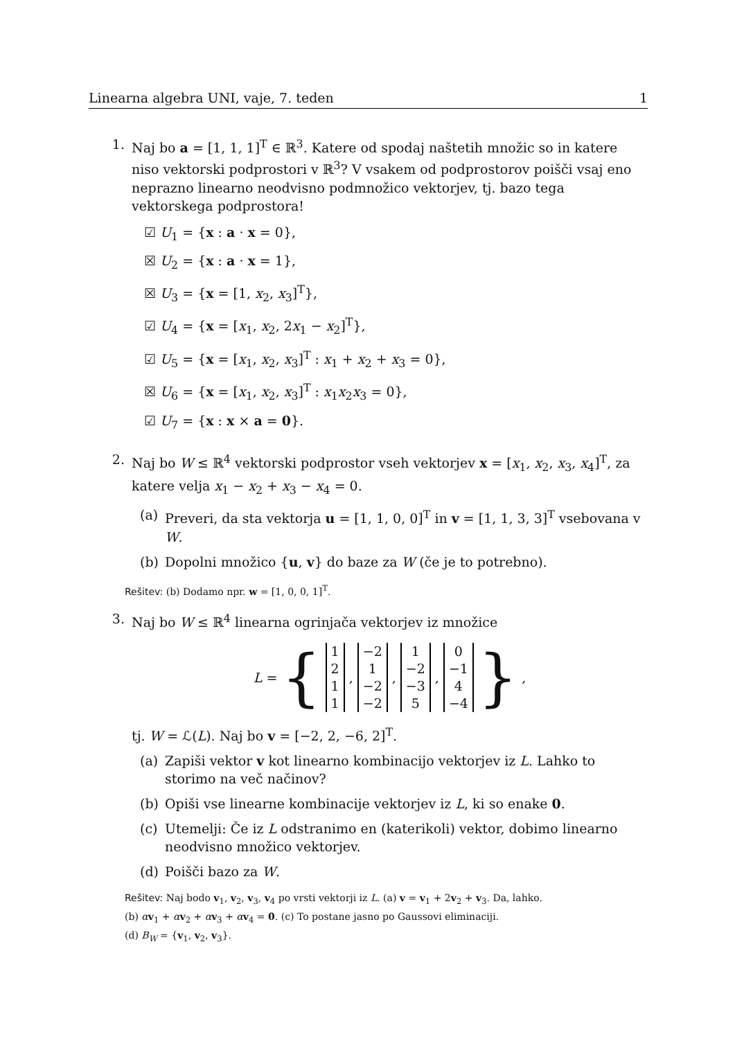Linearna algebra UNI, vaje, 7. teden 1
1. Naj bo a = [1, 1, 1]<sup>T</sup> ∈ ℝ<sup>3</sup>. Katere od spodaj naštetih množic so in katere niso vektorski podprostori v ℝ<sup>3</sup>? V vsakem od podprostorov poišči vsaj eno neprazno linearno neodvisno podmnožico vektorjev, tj. bazo tega vektorskega podprostora!
☑ U<sub>1</sub> = {x : a · x = 0},
☒ U<sub>2</sub> = {x : a · x = 1},
☒ U<sub>3</sub> = {x = [1, x<sub>2</sub>, x<sub>3</sub>]<sup>T</sup>},
☑ U<sub>4</sub> = {x = [x<sub>1</sub>, x<sub>2</sub>, 2x<sub>1</sub> − x<sub>2</sub>]<sup>T</sup>},
☑ U<sub>5</sub> = {x = [x<sub>1</sub>, x<sub>2</sub>, x<sub>3</sub>]<sup>T</sup> : x<sub>1</sub> + x<sub>2</sub> + x<sub>3</sub> = 0},
☒ U<sub>6</sub> = {x = [x<sub>1</sub>, x<sub>2</sub>, x<sub>3</sub>]<sup>T</sup> : x<sub>1</sub>x<sub>2</sub>x<sub>3</sub> = 0},
☑ U<sub>7</sub> = {x : x × a = 0}.
2. Naj bo W ≤ ℝ<sup>4</sup> vektorski podprostor vseh vektorjev x = [x<sub>1</sub>, x<sub>2</sub>, x<sub>3</sub>, x<sub>4</sub>]<sup>T</sup>, za katere velja x<sub>1</sub> − x<sub>2</sub> + x<sub>3</sub> − x<sub>4</sub> = 0.
(a) Preveri, da sta vektorja u = [1, 1, 0, 0]<sup>T</sup> in v = [1, 1, 3, 3]<sup>T</sup> vsebovana v W.
(b) Dopolni množico {u, v} do baze za W (če je to potrebno).
Rešitev: (b) Dodamo npr. w = [1, 0, 0, 1]<sup>T</sup>.
3. Naj bo W ≤ ℝ<sup>4</sup> linearna ogrinjača vektorjev iz množice
L = {
1
2
1
1
,
−2
1
−2
−2
,
1
−2
−3
5
,
0
−1
4
−4
},
tj. W = ℒ(L). Naj bo v = [−2, 2, −6, 2]<sup>T</sup>.
(a) Zapiši vektor v kot linearno kombinacijo vektorjev iz L. Lahko to storimo na več načinov?
(b) Opiši vse linearne kombinacije vektorjev iz L, ki so enake 0.
(c) Utemelji: Če iz L odstranimo en (katerikoli) vektor, dobimo linearno neodvisno množico vektorjev.
(d) Poišči bazo za W.
Rešitev: Naj bodo v<sub>1</sub>, v<sub>2</sub>, v<sub>3</sub>, v<sub>4</sub> po vrsti vektorji iz L. (a) v = v<sub>1</sub> + 2v<sub>2</sub> + v<sub>3</sub>. Da, lahko.
(b) αv<sub>1</sub> + αv<sub>2</sub> + αv<sub>3</sub> + αv<sub>4</sub> = 0. (c) To postane jasno po Gaussovi eliminaciji.
(d) B<sub>W</sub> = {v<sub>1</sub>, v<sub>2</sub>, v<sub>3</sub>}.